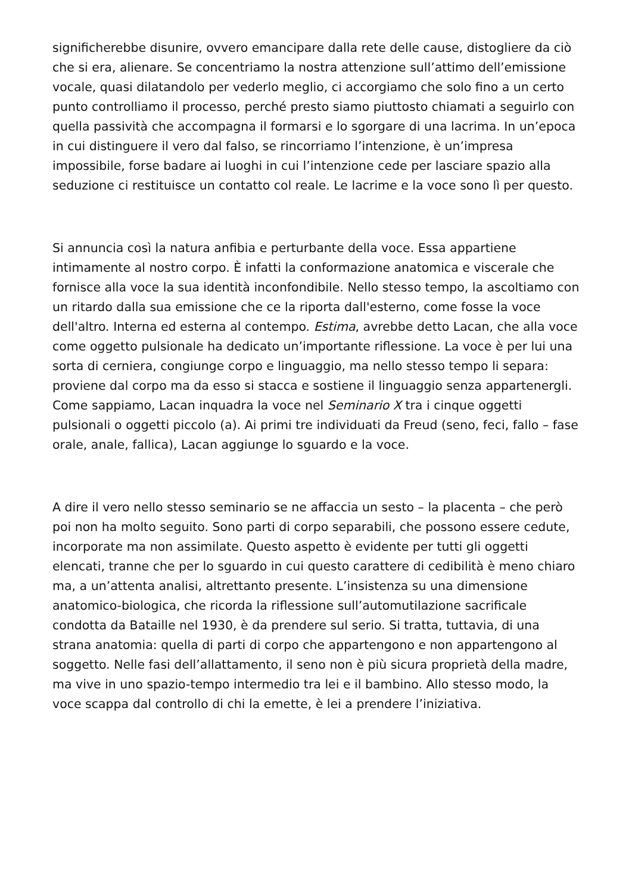significherebbe disunire, ovvero emancipare dalla rete delle cause, distogliere da ciò che si era, alienare. Se concentriamo la nostra attenzione sull’attimo dell’emissione vocale, quasi dilatandolo per vederlo meglio, ci accorgiamo che solo fino a un certo punto controlliamo il processo, perché presto siamo piuttosto chiamati a seguirlo con quella passività che accompagna il formarsi e lo sgorgare di una lacrima. In un’epoca in cui distinguere il vero dal falso, se rincorriamo l’intenzione, è un’impresa impossibile, forse badare ai luoghi in cui l’intenzione cede per lasciare spazio alla seduzione ci restituisce un contatto col reale. Le lacrime e la voce sono lì per questo.
Si annuncia così la natura anfibia e perturbante della voce. Essa appartiene intimamente al nostro corpo. È infatti la conformazione anatomica e viscerale che fornisce alla voce la sua identità inconfondibile. Nello stesso tempo, la ascoltiamo con un ritardo dalla sua emissione che ce la riporta dall'esterno, come fosse la voce dell'altro. Interna ed esterna al contempo. Estima, avrebbe detto Lacan, che alla voce come oggetto pulsionale ha dedicato un’importante riflessione. La voce è per lui una sorta di cerniera, congiunge corpo e linguaggio, ma nello stesso tempo li separa: proviene dal corpo ma da esso si stacca e sostiene il linguaggio senza appartenergli. Come sappiamo, Lacan inquadra la voce nel Seminario X tra i cinque oggetti pulsionali o oggetti piccolo (a). Ai primi tre individuati da Freud (seno, feci, fallo – fase orale, anale, fallica), Lacan aggiunge lo sguardo e la voce.
A dire il vero nello stesso seminario se ne affaccia un sesto – la placenta – che però poi non ha molto seguito. Sono parti di corpo separabili, che possono essere cedute, incorporate ma non assimilate. Questo aspetto è evidente per tutti gli oggetti elencati, tranne che per lo sguardo in cui questo carattere di cedibilità è meno chiaro ma, a un’attenta analisi, altrettanto presente. L’insistenza su una dimensione anatomico-biologica, che ricorda la riflessione sull’automutilazione sacrificale condotta da Bataille nel 1930, è da prendere sul serio. Si tratta, tuttavia, di una strana anatomia: quella di parti di corpo che appartengono e non appartengono al soggetto. Nelle fasi dell’allattamento, il seno non è più sicura proprietà della madre, ma vive in uno spazio-tempo intermedio tra lei e il bambino. Allo stesso modo, la voce scappa dal controllo di chi la emette, è lei a prendere l’iniziativa.